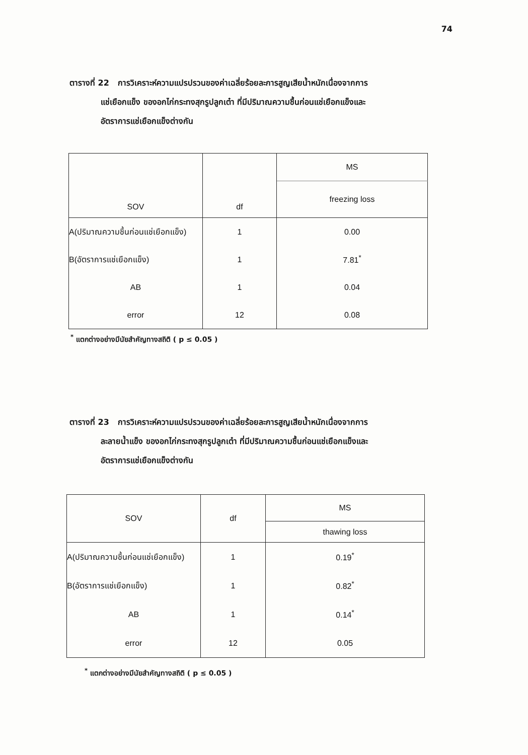74
ตารางที่ 22 การวิเคราะห์ความแปรปรวนของค่าเฉลี่ยร้อยละการสูญเสียน้ำหนักเนื่องจากการ
แช่เยือกแข็ง ของอกไก่กระทงสุกรูปลูกเต๋า ที่มีปริมาณความชื้นก่อนแช่เยือกแข็งและ
อัตราการแช่เยือกแข็งต่างกัน
| SOV | df | MS |
| --- | --- | --- |
| | | freezing loss |
| A(ปริมาณความชื้นก่อนแช่เยือกแข็ง) | 1 | 0.00 |
| B(อัตราการแช่เยือกแข็ง) | 1 | 7.81<sup>*</sup> |
| AB | 1 | 0.04 |
| error | 12 | 0.08 |
<sup>*</sup> แตกต่างอย่างมีนัยสำคัญทางสถิติ ( p ≤ 0.05 )
ตารางที่ 23 การวิเคราะห์ความแปรปรวนของค่าเฉลี่ยร้อยละการสูญเสียน้ำหนักเนื่องจากการ
ละลายน้ำแข็ง ของอกไก่กระทงสุกรูปลูกเต๋า ที่มีปริมาณความชื้นก่อนแช่เยือกแข็งและ
อัตราการแช่เยือกแข็งต่างกัน
| SOV | df | MS |
| --- | --- | --- |
| | | thawing loss |
| A(ปริมาณความชื้นก่อนแช่เยือกแข็ง) | 1 | 0.19<sup>*</sup> |
| B(อัตราการแช่เยือกแข็ง) | 1 | 0.82<sup>*</sup> |
| AB | 1 | 0.14<sup>*</sup> |
| error | 12 | 0.05 |
<sup>*</sup> แตกต่างอย่างมีนัยสำคัญทางสถิติ ( p ≤ 0.05 )